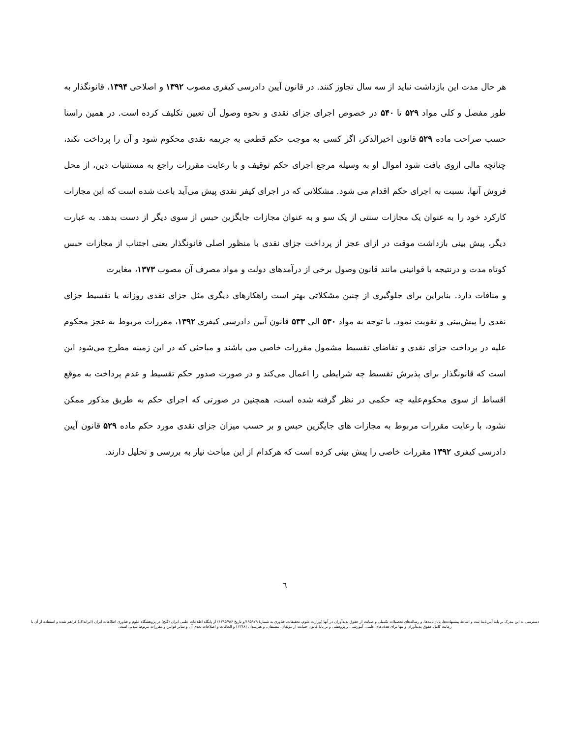هر حال مدت این بازداشت نباید از سه سال تجاوز کنند. در قانون آیین دادرسی کیفری مصوب ۱۳۹۲ و اصلاحی ۱۳۹۴، قانونگذار به طور مفصل و کلی مواد ۵۲۹ تا ۵۴۰ در خصوص اجرای جزای نقدی و نحوه وصول آن تعیین تکلیف کرده است. در همین راستا حسب صراحت ماده ۵۲۹ قانون اخیرالذکر، اگر کسی به موجب حکم قطعی به جریمه نقدی محکوم شود و آن را پرداخت نکند، چنانچه مالی ازوی یافت شود اموال او به وسیله مرجع اجرای حکم توقیف و با رعایت مقررات راجع به مستثنیات دین، از محل فروش آنها، نسبت به اجرای حکم اقدام می شود. مشکلاتی که در اجرای کیفر نقدی پیش می‌آید باعث شده است که این مجازات کارکرد خود را به عنوان یک مجازات سنتی از یک سو و به عنوان مجازات جایگزین حبس از سوی دیگر از دست بدهد. به عبارت دیگر، پیش بینی بازداشت موقت در ازای عجز از پرداخت جزای نقدی با منظور اصلی قانونگذار یعنی اجتناب از مجازات حبس کوتاه مدت و درنتیجه با قوانینی مانند قانون وصول برخی از درآمدهای دولت و مواد مصرف آن مصوب ۱۳۷۳، مغایرت
و منافات دارد. بنابراین برای جلوگیری از چنین مشکلاتی بهتر است راهکارهای دیگری مثل جزای نقدی روزانه یا تقسیط جزای نقدی را پیش‌بینی و تقویت نمود. با توجه به مواد ۵۳۰ الی ۵۳۳ قانون آیین دادرسی کیفری ۱۳۹۲، مقررات مربوط به عجز محکوم علیه در پرداخت جزای نقدی و تقاضای تقسیط مشمول مقررات خاصی می باشند و مباحثی که در این زمینه مطرح می‌شود این است که قانونگذار برای پذیرش تقسیط چه شرایطی را اعمال می‌کند و در صورت صدور حکم تقسیط و عدم پرداخت به موقع اقساط از سوی محکوم‌علیه چه حکمی در نظر گرفته شده است، همچنین در صورتی که اجرای حکم به طریق مذکور ممکن نشود، با رعایت مقررات مربوط به مجازات های جایگزین حبس و بر حسب میزان جزای نقدی مورد حکم ماده ۵۲۹ قانون آیین دادرسی کیفری ۱۳۹۲ مقررات خاصی را پیش بینی کرده است که هرکدام از این مباحث نیاز به بررسی و تحلیل دارند.
٦
دسترسی به این مدرک بر پایهٔ آیین‌نامهٔ ثبت و اشاعهٔ پیشنهاده‌ها، پایان‌نامه‌ها، و رساله‌های تحصیلات تکمیلی و صیانت از حقوق پدیدآوران در آنها (وزارت علوم، تحقیقات، فناوری به شمارهٔ ۱۹۵۹۲۹/و تاریخ ۱۳۹۵/۹/۶) از پایگاه اطلاعات علمی ایران (گنج) در پژوهشگاه علوم و فناوری اطلاعات ایران (ایرانداک) فراهم شده و استفاده از آن با رعایت کامل حقوق پدیدآوران و تنها برای هدف‌های علمی، آموزشی، و پژوهشی و بر پایهٔ قانون حمایت از مؤلفان، مصنفان، و هنرمندان (۱۳۴۸) و الحاقات و اصلاحات بعدی آن و سایر قوانین و مقررات مربوط شدنی است.